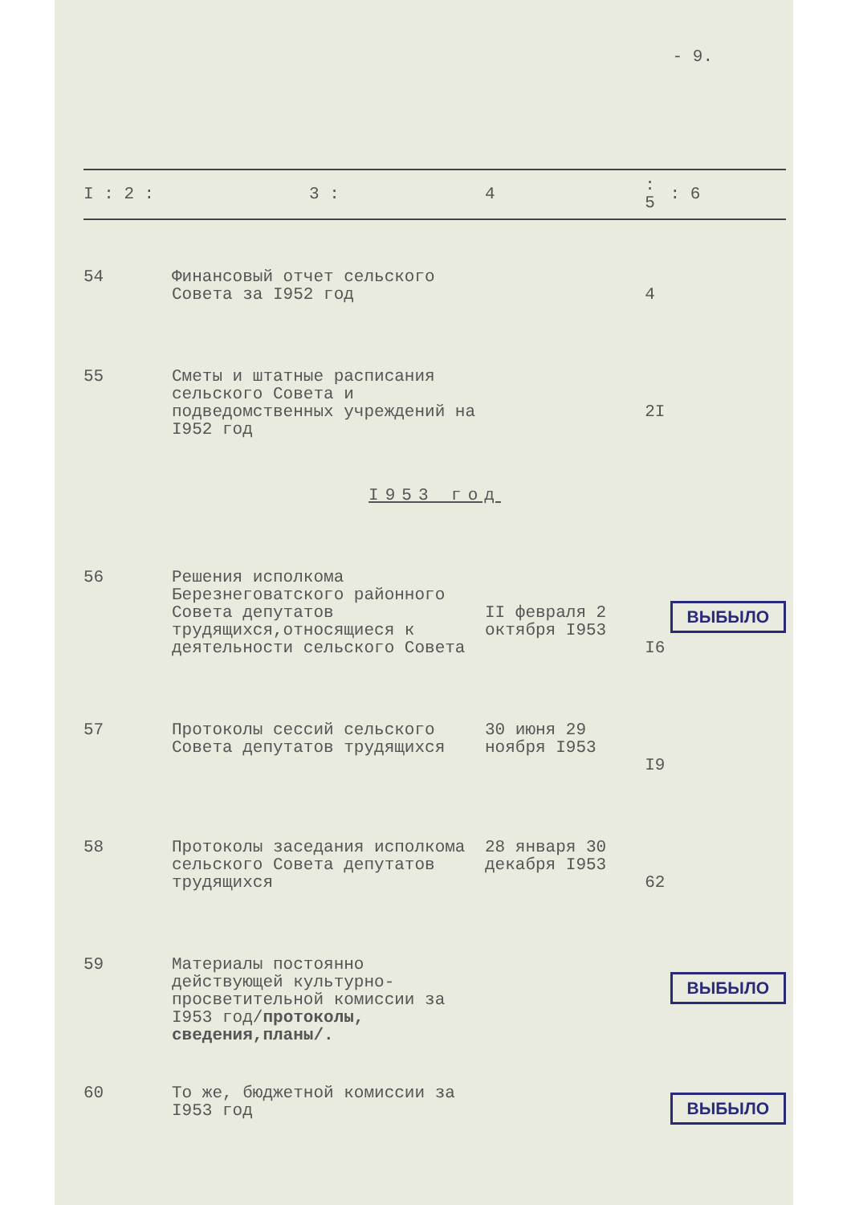- 9.
| I : 2 : | 3 : | 4 | : 5 | : 6 |
| --- | --- | --- | --- | --- |
| 54 | Финансовый отчет сельского Совета за I952 год | | 4 | |
| 55 | Сметы и штатные расписания сельского Совета и подведомственных учреждений на I952 год | | 2I | |
| I953 год | | | | |
| 56 | Решения исполкома Березнеговатского районного Совета депутатов трудящихся,относящиеся к деятельности сельского Совета | II февраля 2 октября I953 | I6 | ВЫБЫЛО |
| 57 | Протоколы сессий сельского Совета депутатов трудящихся | 30 июня 29 ноября I953 | I9 | |
| 58 | Протоколы заседания исполкома сельского Совета депутатов трудящихся | 28 января 30 декабря I953 | 62 | |
| 59 | Материалы постоянно действующей культурно-просветительной комиссии за I953 год/ протоколы, сведения,планы/. | | | ВЫБЫЛО |
| 60 | То же, бюджетной комиссии за I953 год | | | ВЫБЫЛО |